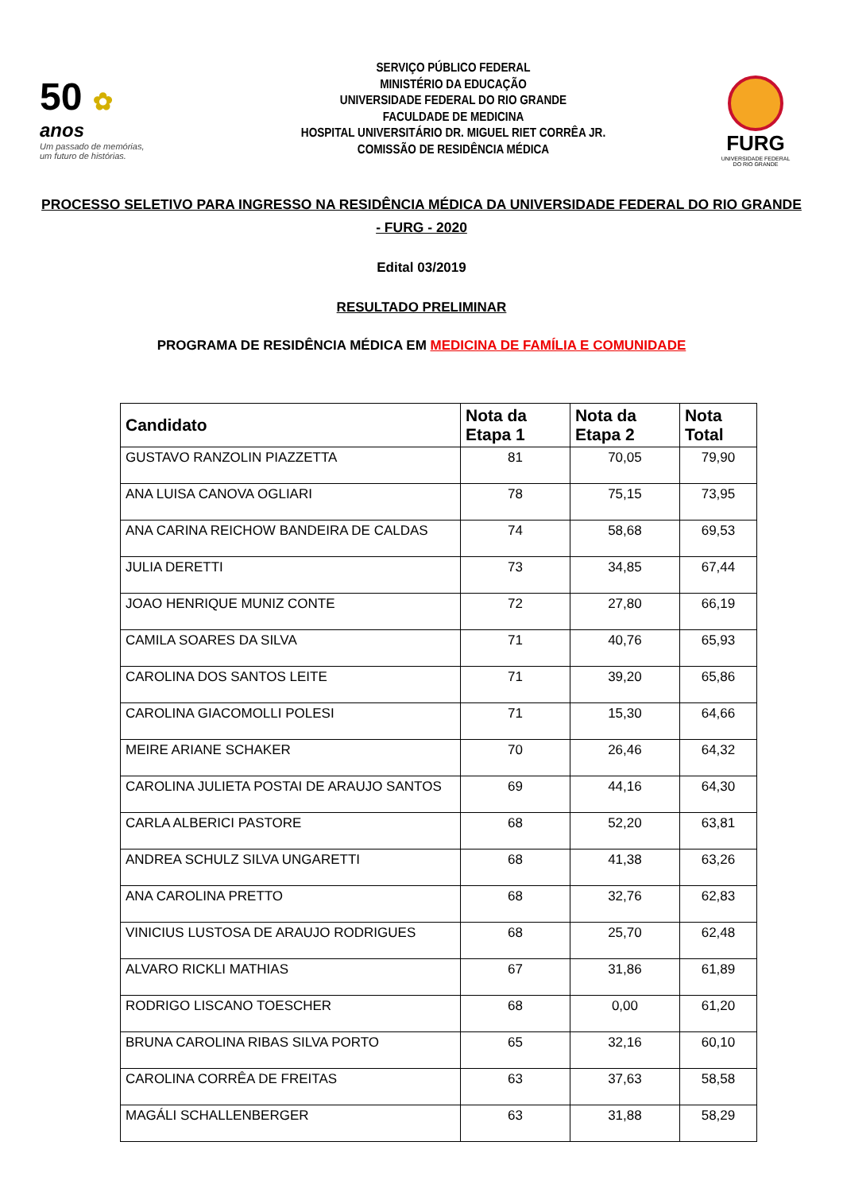50 ✿
anos
Um passado de memórias,
um futuro de histórias.
SERVIÇO PÚBLICO FEDERAL
MINISTÉRIO DA EDUCAÇÃO
UNIVERSIDADE FEDERAL DO RIO GRANDE
FACULDADE DE MEDICINA
HOSPITAL UNIVERSITÁRIO DR. MIGUEL RIET CORRÊA JR.
COMISSÃO DE RESIDÊNCIA MÉDICA
FURG
UNIVERSIDADE FEDERAL
DO RIO GRANDE
PROCESSO SELETIVO PARA INGRESSO NA RESIDÊNCIA MÉDICA DA UNIVERSIDADE FEDERAL DO RIO GRANDE - FURG - 2020
Edital 03/2019
RESULTADO PRELIMINAR
PROGRAMA DE RESIDÊNCIA MÉDICA EM MEDICINA DE FAMÍLIA E COMUNIDADE
| Candidato | Nota da Etapa 1 | Nota da Etapa 2 | Nota Total |
| --- | --- | --- | --- |
| GUSTAVO RANZOLIN PIAZZETTA | 81 | 70,05 | 79,90 |
| ANA LUISA CANOVA OGLIARI | 78 | 75,15 | 73,95 |
| ANA CARINA REICHOW BANDEIRA DE CALDAS | 74 | 58,68 | 69,53 |
| JULIA DERETTI | 73 | 34,85 | 67,44 |
| JOAO HENRIQUE MUNIZ CONTE | 72 | 27,80 | 66,19 |
| CAMILA SOARES DA SILVA | 71 | 40,76 | 65,93 |
| CAROLINA DOS SANTOS LEITE | 71 | 39,20 | 65,86 |
| CAROLINA GIACOMOLLI POLESI | 71 | 15,30 | 64,66 |
| MEIRE ARIANE SCHAKER | 70 | 26,46 | 64,32 |
| CAROLINA JULIETA POSTAI DE ARAUJO SANTOS | 69 | 44,16 | 64,30 |
| CARLA ALBERICI PASTORE | 68 | 52,20 | 63,81 |
| ANDREA SCHULZ SILVA UNGARETTI | 68 | 41,38 | 63,26 |
| ANA CAROLINA PRETTO | 68 | 32,76 | 62,83 |
| VINICIUS LUSTOSA DE ARAUJO RODRIGUES | 68 | 25,70 | 62,48 |
| ALVARO RICKLI MATHIAS | 67 | 31,86 | 61,89 |
| RODRIGO LISCANO TOESCHER | 68 | 0,00 | 61,20 |
| BRUNA CAROLINA RIBAS SILVA PORTO | 65 | 32,16 | 60,10 |
| CAROLINA CORRÊA DE FREITAS | 63 | 37,63 | 58,58 |
| MAGÁLI SCHALLENBERGER | 63 | 31,88 | 58,29 |